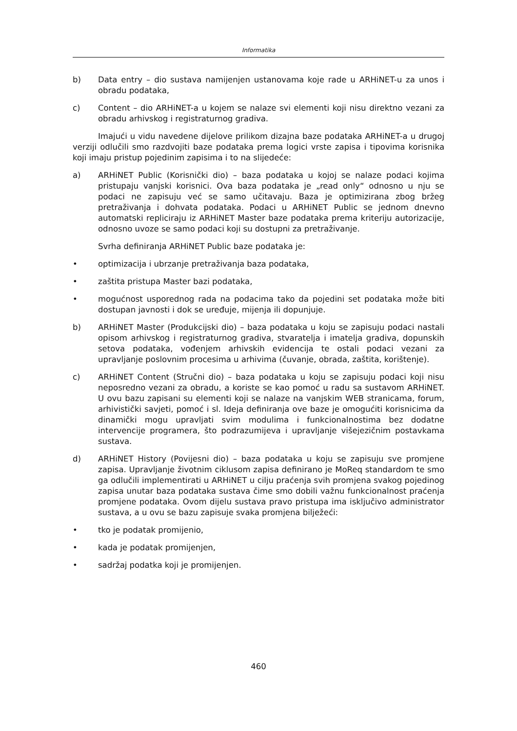Informatika
b) Data entry – dio sustava namijenjen ustanovama koje rade u ARHiNET-u za unos i obradu podataka,
c) Content – dio ARHiNET-a u kojem se nalaze svi elementi koji nisu direktno vezani za obradu arhivskog i registraturnog gradiva.
Imajući u vidu navedene dijelove prilikom dizajna baze podataka ARHiNET-a u drugoj verziji odlučili smo razdvojiti baze podataka prema logici vrste zapisa i tipovima korisnika koji imaju pristup pojedinim zapisima i to na slijedeće:
a) ARHiNET Public (Korisnički dio) – baza podataka u kojoj se nalaze podaci kojima pristupaju vanjski korisnici. Ova baza podataka je „read only“ odnosno u nju se podaci ne zapisuju već se samo učitavaju. Baza je optimizirana zbog bržeg pretraživanja i dohvata podataka. Podaci u ARHiNET Public se jednom dnevno automatski repliciraju iz ARHiNET Master baze podataka prema kriteriju autorizacije, odnosno uvoze se samo podaci koji su dostupni za pretraživanje.
Svrha definiranja ARHiNET Public baze podataka je:
• optimizacija i ubrzanje pretraživanja baza podataka,
• zaštita pristupa Master bazi podataka,
• mogućnost usporednog rada na podacima tako da pojedini set podataka može biti dostupan javnosti i dok se uređuje, mijenja ili dopunjuje.
b) ARHiNET Master (Produkcijski dio) – baza podataka u koju se zapisuju podaci nastali opisom arhivskog i registraturnog gradiva, stvaratelja i imatelja gradiva, dopunskih setova podataka, vođenjem arhivskih evidencija te ostali podaci vezani za upravljanje poslovnim procesima u arhivima (čuvanje, obrada, zaštita, korištenje).
c) ARHiNET Content (Stručni dio) – baza podataka u koju se zapisuju podaci koji nisu neposredno vezani za obradu, a koriste se kao pomoć u radu sa sustavom ARHiNET. U ovu bazu zapisani su elementi koji se nalaze na vanjskim WEB stranicama, forum, arhivistički savjeti, pomoć i sl. Ideja definiranja ove baze je omogućiti korisnicima da dinamički mogu upravljati svim modulima i funkcionalnostima bez dodatne intervencije programera, što podrazumijeva i upravljanje višejezičnim postavkama sustava.
d) ARHiNET History (Povijesni dio) – baza podataka u koju se zapisuju sve promjene zapisa. Upravljanje životnim ciklusom zapisa definirano je MoReq standardom te smo ga odlučili implementirati u ARHiNET u cilju praćenja svih promjena svakog pojedinog zapisa unutar baza podataka sustava čime smo dobili važnu funkcionalnost praćenja promjene podataka. Ovom dijelu sustava pravo pristupa ima isključivo administrator sustava, a u ovu se bazu zapisuje svaka promjena bilježeći:
• tko je podatak promijenio,
• kada je podatak promijenjen,
• sadržaj podatka koji je promijenjen.
460